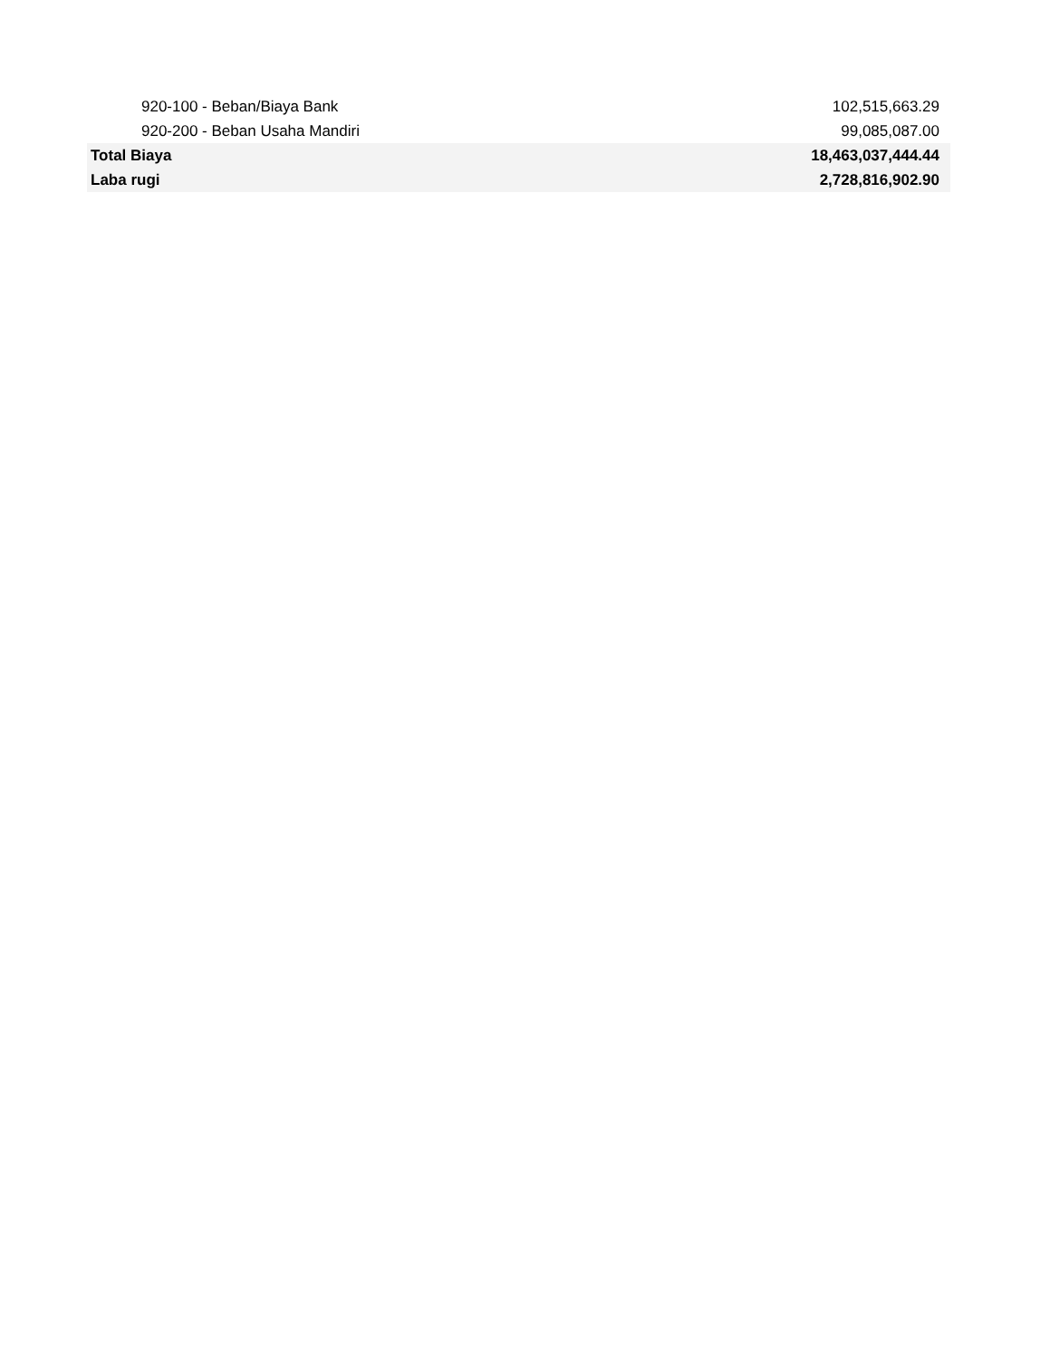| 920-100 - Beban/Biaya Bank | 102,515,663.29 |
| 920-200 - Beban Usaha Mandiri | 99,085,087.00 |
| Total Biaya | 18,463,037,444.44 |
| Laba rugi | 2,728,816,902.90 |